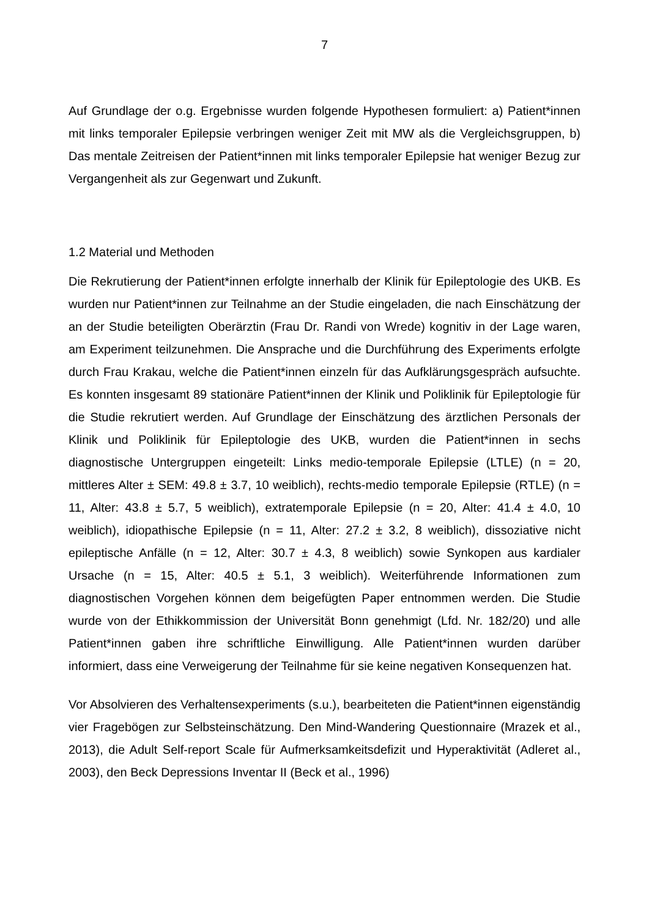7
Auf Grundlage der o.g. Ergebnisse wurden folgende Hypothesen formuliert: a) Patient*innen mit links temporaler Epilepsie verbringen weniger Zeit mit MW als die Vergleichsgruppen, b) Das mentale Zeitreisen der Patient*innen mit links temporaler Epilepsie hat weniger Bezug zur Vergangenheit als zur Gegenwart und Zukunft.
1.2 Material und Methoden
Die Rekrutierung der Patient*innen erfolgte innerhalb der Klinik für Epileptologie des UKB. Es wurden nur Patient*innen zur Teilnahme an der Studie eingeladen, die nach Einschätzung der an der Studie beteiligten Oberärztin (Frau Dr. Randi von Wrede) kognitiv in der Lage waren, am Experiment teilzunehmen. Die Ansprache und die Durchführung des Experiments erfolgte durch Frau Krakau, welche die Patient*innen einzeln für das Aufklärungsgespräch aufsuchte. Es konnten insgesamt 89 stationäre Patient*innen der Klinik und Poliklinik für Epileptologie für die Studie rekrutiert werden. Auf Grundlage der Einschätzung des ärztlichen Personals der Klinik und Poliklinik für Epileptologie des UKB, wurden die Patient*innen in sechs diagnostische Untergruppen eingeteilt: Links medio-temporale Epilepsie (LTLE) (n = 20, mittleres Alter ± SEM: 49.8 ± 3.7, 10 weiblich), rechts-medio temporale Epilepsie (RTLE) (n = 11, Alter: 43.8 ± 5.7, 5 weiblich), extratemporale Epilepsie (n = 20, Alter: 41.4 ± 4.0, 10 weiblich), idiopathische Epilepsie (n = 11, Alter: 27.2 ± 3.2, 8 weiblich), dissoziative nicht epileptische Anfälle (n = 12, Alter: 30.7 ± 4.3, 8 weiblich) sowie Synkopen aus kardialer Ursache (n = 15, Alter: 40.5 ± 5.1, 3 weiblich). Weiterführende Informationen zum diagnostischen Vorgehen können dem beigefügten Paper entnommen werden. Die Studie wurde von der Ethikkommission der Universität Bonn genehmigt (Lfd. Nr. 182/20) und alle Patient*innen gaben ihre schriftliche Einwilligung. Alle Patient*innen wurden darüber informiert, dass eine Verweigerung der Teilnahme für sie keine negativen Konsequenzen hat.
Vor Absolvieren des Verhaltensexperiments (s.u.), bearbeiteten die Patient*innen eigenständig vier Fragebögen zur Selbsteinschätzung. Den Mind-Wandering Questionnaire (Mrazek et al., 2013), die Adult Self-report Scale für Aufmerksamkeitsdefizit und Hyperaktivität (Adleret al., 2003), den Beck Depressions Inventar II (Beck et al., 1996)